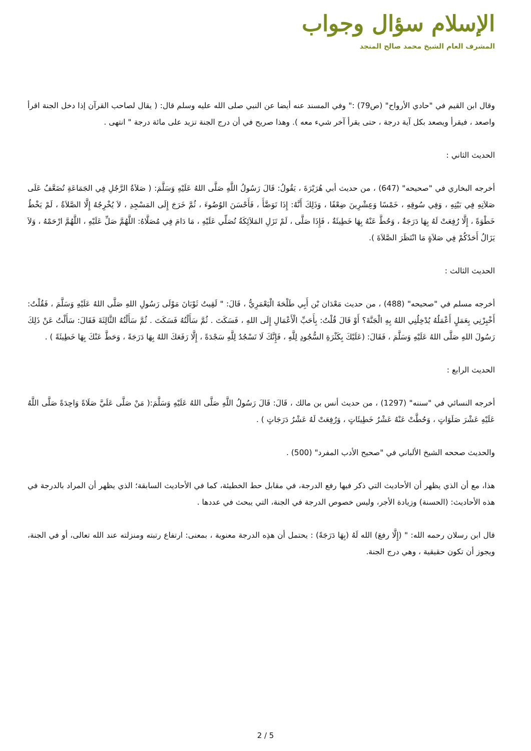الإسلام سؤال وجواب
المشرف العام الشيخ محمد صالح المنجد
وقال ابن القيم في "حادي الأرواح" (ص79) :" وفي المسند عنه أيضا عن النبي صلى الله عليه وسلم قال: ( يقال لصاحب القرآن إذا دخل الجنة اقرأ واصعد ، فيقرأ ويصعد بكل آية درجة ، حتى يقرأ آخر شيء معه ). وهذا صريح في أن درج الجنة تزيد على مائة درجة " انتهى .
الحديث الثاني :
أخرجه البخاري في "صحيحه" (647) ، من حديث أبي هُرَيْرَةَ ، يَقُولُ: قَالَ رَسُولُ اللَّهِ صَلَّى اللهُ عَلَيْهِ وَسَلَّمَ: ( صَلاَةُ الرَّجُلِ فِي الجَمَاعَةِ تُضَعَّفُ عَلَى صَلاَتِهِ فِي بَيْتِهِ ، وَفِي سُوقِهِ ، خَمْسًا وَعِشْرِينَ ضِعْفًا ، وَذَلِكَ أَنَّهُ: إِذَا تَوَضَّأَ ، فَأَحْسَنَ الوُضُوءَ ، ثُمَّ خَرَجَ إِلَى المَسْجِدِ ، لاَ يُخْرِجُهُ إِلَّا الصَّلاَةُ ، لَمْ يَخْطُ خَطْوَةً ، إِلَّا رُفِعَتْ لَهُ بِهَا دَرَجَةٌ ، وَحُطَّ عَنْهُ بِهَا خَطِيئَةٌ ، فَإِذَا صَلَّى ، لَمْ تَزَلِ المَلاَئِكَةُ تُصَلِّي عَلَيْهِ ، مَا دَامَ فِي مُصَلَّاهُ: اللَّهُمَّ صَلِّ عَلَيْهِ ، اللَّهُمَّ ارْحَمْهُ ، وَلاَ يَزَالُ أَحَدُكُمْ فِي صَلاَةٍ مَا انْتَظَرَ الصَّلاَةَ ).
الحديث الثالث :
أخرجه مسلم في "صحيحه" (488) ، من حديث مَعْدَان بْن أَبِي طَلْحَةَ الْيَعْمَرِيُّ ، قَالَ: " لَقِيتُ ثَوْبَانَ مَوْلَى رَسُولِ اللهِ صَلَّى اللهُ عَلَيْهِ وَسَلَّمَ ، فَقُلْتُ: أَخْبِرْنِي بِعَمَلٍ أَعْمَلُهُ يُدْخِلُنِي اللهُ بِهِ الْجَنَّةَ؟ أَوْ قَالَ قُلْتُ: بِأَحَبِّ الْأَعْمَالِ إِلَى اللهِ ، فَسَكَتَ . ثُمَّ سَأَلْتُهُ فَسَكَتَ . ثُمَّ سَأَلْتُهُ الثَّالِثَةَ فَقَالَ: سَأَلْتُ عَنْ ذَلِكَ رَسُولَ اللهِ صَلَّى اللهُ عَلَيْهِ وَسَلَّمَ ، فَقَالَ: (عَلَيْكَ بِكَثْرَةِ السُّجُودِ لِلَّهِ ، فَإِنَّكَ لَا تَسْجُدُ لِلَّهِ سَجْدَةً ، إِلَّا رَفَعَكَ اللهُ بِهَا دَرَجَةً ، وَحَطَّ عَنْكَ بِهَا خَطِيئَةً ) .
الحديث الرابع :
أخرجه النسائي في "سننه" (1297) ، من حديث أنس بن مالك ، قَالَ: قَالَ رَسُولُ اللَّهِ صَلَّى اللهُ عَلَيْهِ وَسَلَّمَ:( مَنْ صَلَّى عَلَيَّ صَلَاةً وَاحِدَةً صَلَّى اللَّهُ عَلَيْهِ عَشْرَ صَلَوَاتٍ ، وَحُطَّتْ عَنْهُ عَشْرُ خَطِيئَاتٍ ، وَرُفِعَتْ لَهُ عَشْرُ دَرَجَاتٍ ) .
والحديث صححه الشيخ الألباني في "صحيح الأدب المفرد" (500) .
هذا، مع أن الذي يظهر أن الأحاديث التي ذكر فيها رفع الدرجة، في مقابل حط الخطيئة، كما في الأحاديث السابقة؛ الذي يظهر أن المراد بالدرجة في هذه الأحاديث: (الحسنة) وزيادة الأجر، وليس خصوص الدرجة في الجنة، التي يبحث في عددها .
قال ابن رسلان رحمه الله: " (إِلَّا رفعَ) الله لَهُ (بِهَا دَرَجَةً) : يحتمل أن هذِه الدرجة معنوية ، بمعنى: ارتفاع رتبته ومنزلته عند الله تعالى، أو في الجنة، ويجوز أن تكون حقيقية ، وهي درج الجنة.
2 / 5